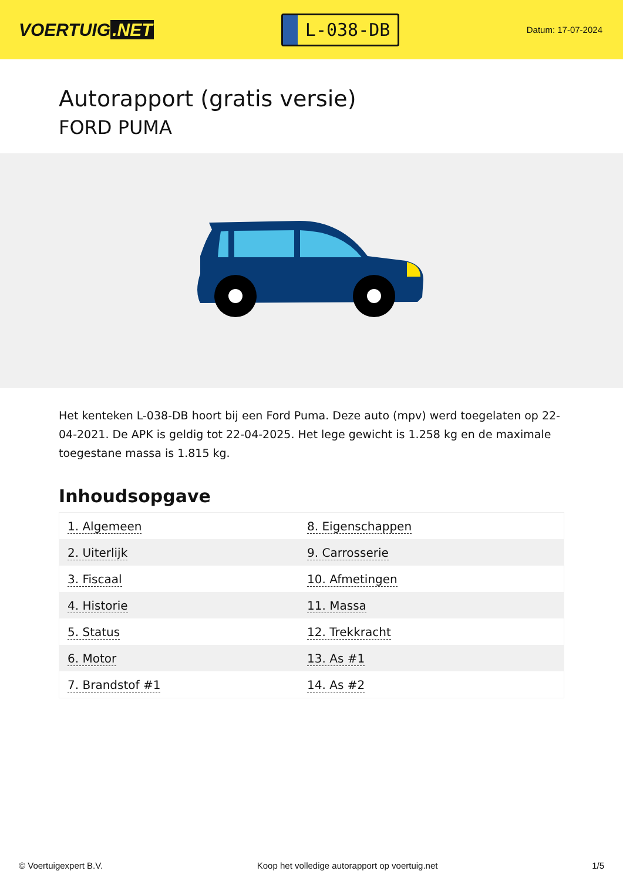VOERTUIG.NET
L-038-DB
Datum: 17-07-2024
Autorapport (gratis versie)
FORD PUMA
Het kenteken L-038-DB hoort bij een Ford Puma. Deze auto (mpv) werd toegelaten op 22-04-2021. De APK is geldig tot 22-04-2025. Het lege gewicht is 1.258 kg en de maximale toegestane massa is 1.815 kg.
Inhoudsopgave
| 1. Algemeen | 8. Eigenschappen |
| 2. Uiterlijk | 9. Carrosserie |
| 3. Fiscaal | 10. Afmetingen |
| 4. Historie | 11. Massa |
| 5. Status | 12. Trekkracht |
| 6. Motor | 13. As #1 |
| 7. Brandstof #1 | 14. As #2 |
© Voertuigexpert B.V. Koop het volledige autorapport op voertuig.net 1/5